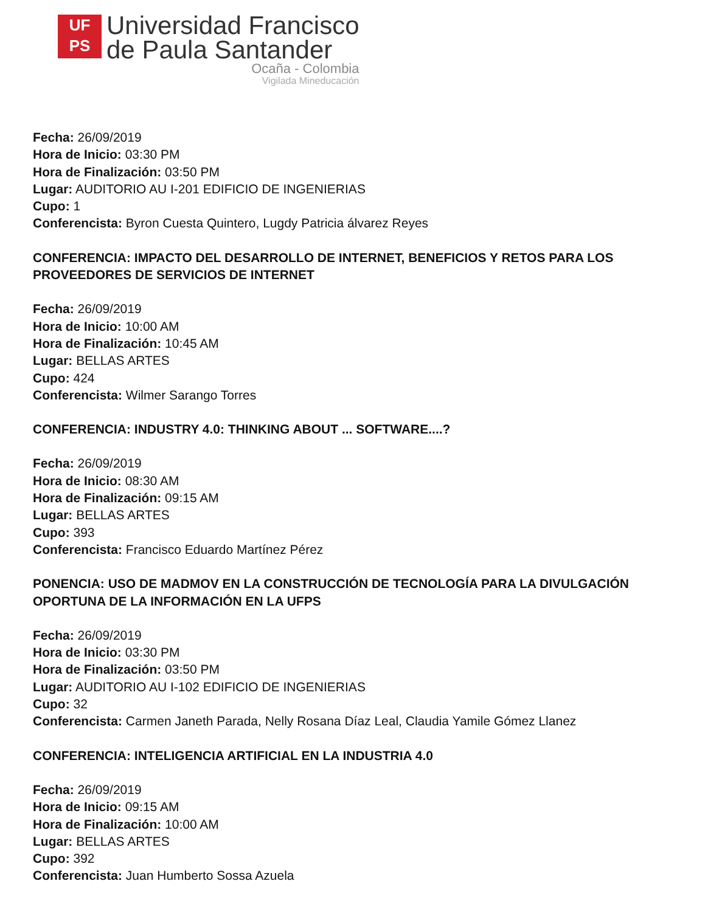UF
PS
Universidad Francisco
de Paula Santander
Ocaña - Colombia
Vigilada Mineducación
Fecha: 26/09/2019
Hora de Inicio: 03:30 PM
Hora de Finalización: 03:50 PM
Lugar: AUDITORIO AU I-201 EDIFICIO DE INGENIERIAS
Cupo: 1
Conferencista: Byron Cuesta Quintero, Lugdy Patricia álvarez Reyes
CONFERENCIA: IMPACTO DEL DESARROLLO DE INTERNET, BENEFICIOS Y RETOS PARA LOS PROVEEDORES DE SERVICIOS DE INTERNET
Fecha: 26/09/2019
Hora de Inicio: 10:00 AM
Hora de Finalización: 10:45 AM
Lugar: BELLAS ARTES
Cupo: 424
Conferencista: Wilmer Sarango Torres
CONFERENCIA: INDUSTRY 4.0: THINKING ABOUT ... SOFTWARE....?
Fecha: 26/09/2019
Hora de Inicio: 08:30 AM
Hora de Finalización: 09:15 AM
Lugar: BELLAS ARTES
Cupo: 393
Conferencista: Francisco Eduardo Martínez Pérez
PONENCIA: USO DE MADMOV EN LA CONSTRUCCIÓN DE TECNOLOGÍA PARA LA DIVULGACIÓN OPORTUNA DE LA INFORMACIÓN EN LA UFPS
Fecha: 26/09/2019
Hora de Inicio: 03:30 PM
Hora de Finalización: 03:50 PM
Lugar: AUDITORIO AU I-102 EDIFICIO DE INGENIERIAS
Cupo: 32
Conferencista: Carmen Janeth Parada, Nelly Rosana Díaz Leal, Claudia Yamile Gómez Llanez
CONFERENCIA: INTELIGENCIA ARTIFICIAL EN LA INDUSTRIA 4.0
Fecha: 26/09/2019
Hora de Inicio: 09:15 AM
Hora de Finalización: 10:00 AM
Lugar: BELLAS ARTES
Cupo: 392
Conferencista: Juan Humberto Sossa Azuela